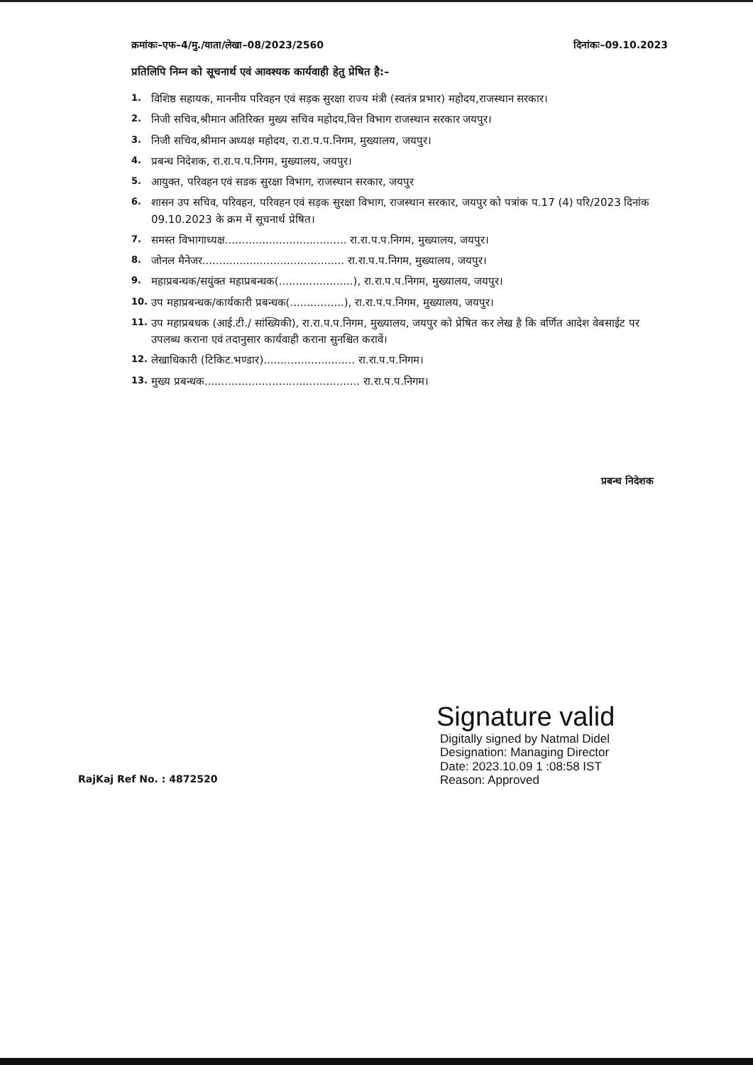क्रमांकः–एफ–4/मु./याता/लेखा–08/2023/2560 दिनांकः–09.10.2023
प्रतिलिपि निम्न को सूचनार्थ एवं आवश्यक कार्यवाही हेतु प्रेषित है:–
1. विशिष्ठ सहायक, माननीय परिवहन एवं सड़क सुरक्षा राज्य मंत्री (स्वतंत्र प्रभार) महोदय,राजस्थान सरकार।
2. निजी सचिव,श्रीमान अतिरिक्त मुख्य सचिव महोदय,वित्त विभाग राजस्थान सरकार जयपुर।
3. निजी सचिव,श्रीमान अध्यक्ष महोदय, रा.रा.प.प.निगम, मुख्यालय, जयपुर।
4. प्रबन्ध निदेशक, रा.रा.प.प.निगम, मुख्यालय, जयपुर।
5. आयुक्त, परिवहन एवं सडक सुरक्षा विभाग, राजस्थान सरकार, जयपुर
6. शासन उप सचिव, परिवहन, परिवहन एवं सड़क सुरक्षा विभाग, राजस्थान सरकार, जयपुर को पत्रांक प.17 (4) परि/2023 दिनांक 09.10.2023 के क्रम में सूचनार्थ प्रेषित।
7. समस्त विभागाध्यक्ष.................................... रा.रा.प.प.निगम, मुख्यालय, जयपुर।
8. जोनल मैनेजर.......................................... रा.रा.प.प.निगम, मुख्यालय, जयपुर।
9. महाप्रबन्धक/सयुंक्त महाप्रबन्धक(......................), रा.रा.प.प.निगम, मुख्यालय, जयपुर।
10. उप महाप्रबन्धक/कार्यकारी प्रबन्धक(................), रा.रा.प.प.निगम, मुख्यालय, जयपुर।
11. उप महाप्रबधक (आई.टी./ सांख्यिकी), रा.रा.प.प.निगम, मुख्यालय, जयपुर को प्रेषित कर लेख है कि वर्णित आदेश वेबसाईट पर उपलब्ध कराना एवं तदानुसार कार्यवाही कराना सुनश्चित करावें।
12. लेखाधिकारी (टिकिट.भण्डार)........................... रा.रा.प.प.निगम।
13. मुख्य प्रबन्धक.............................................. रा.रा.प.प.निगम।
प्रबन्ध निदेशक
Signature valid
Digitally signed by Natmal Didel
Designation: Managing Director
Date: 2023.10.09 1 :08:58 IST
Reason: Approved
RajKaj Ref No. : 4872520